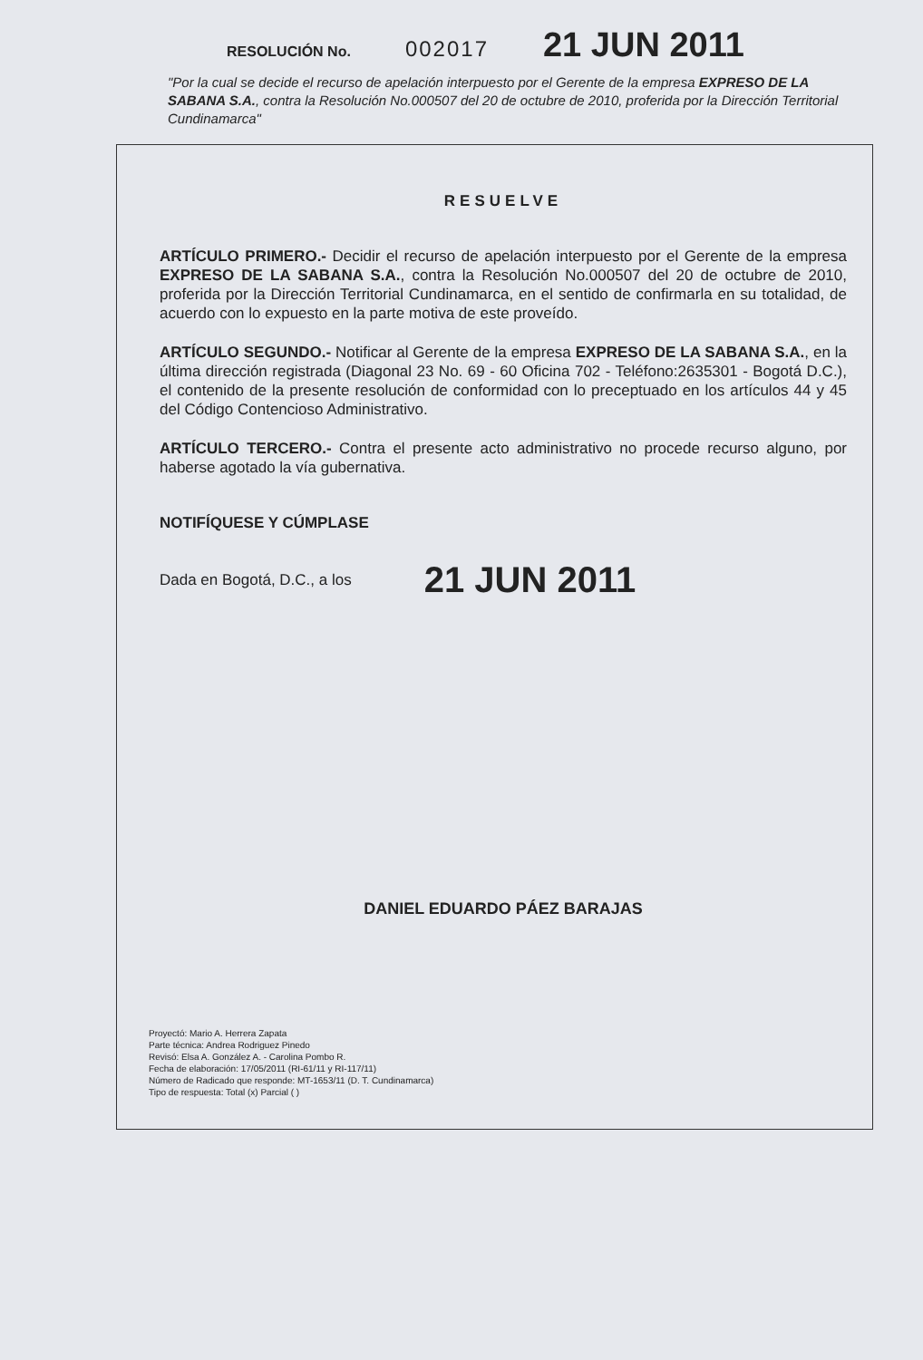RESOLUCIÓN No. 002017 21 JUN 2011
"Por la cual se decide el recurso de apelación interpuesto por el Gerente de la empresa EXPRESO DE LA SABANA S.A., contra la Resolución No.000507 del 20 de octubre de 2010, proferida por la Dirección Territorial Cundinamarca"
RESUELVE
ARTÍCULO PRIMERO.- Decidir el recurso de apelación interpuesto por el Gerente de la empresa EXPRESO DE LA SABANA S.A., contra la Resolución No.000507 del 20 de octubre de 2010, proferida por la Dirección Territorial Cundinamarca, en el sentido de confirmarla en su totalidad, de acuerdo con lo expuesto en la parte motiva de este proveído.
ARTÍCULO SEGUNDO.- Notificar al Gerente de la empresa EXPRESO DE LA SABANA S.A., en la última dirección registrada (Diagonal 23 No. 69 - 60 Oficina 702 - Teléfono:2635301 - Bogotá D.C.), el contenido de la presente resolución de conformidad con lo preceptuado en los artículos 44 y 45 del Código Contencioso Administrativo.
ARTÍCULO TERCERO.- Contra el presente acto administrativo no procede recurso alguno, por haberse agotado la vía gubernativa.
NOTIFÍQUESE Y CÚMPLASE
Dada en Bogotá, D.C., a los 21 JUN 2011
DANIEL EDUARDO PÁEZ BARAJAS
Proyectó: Mario A. Herrera Zapata
Parte técnica: Andrea Rodriguez Pinedo
Revisó: Elsa A. González A. - Carolina Pombo R.
Fecha de elaboración: 17/05/2011 (RI-61/11 y RI-117/11)
Número de Radicado que responde: MT-1653/11 (D. T. Cundinamarca)
Tipo de respuesta: Total (x) Parcial ( )